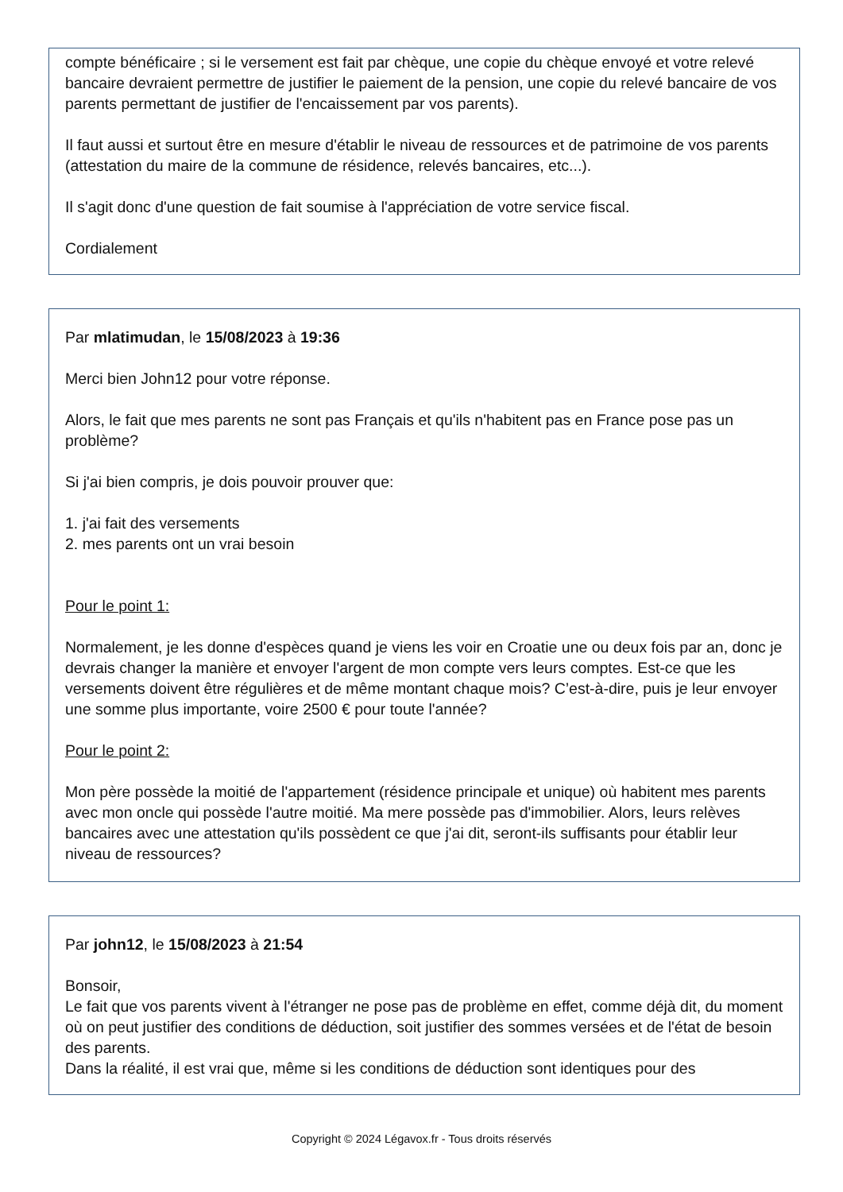compte bénéficaire ; si le versement est fait par chèque, une copie du chèque envoyé et votre relevé bancaire devraient permettre de justifier le paiement de la pension, une copie du relevé bancaire de vos parents permettant de justifier de l'encaissement par vos parents).
Il faut aussi et surtout être en mesure d'établir le niveau de ressources et de patrimoine de vos parents (attestation du maire de la commune de résidence, relevés bancaires, etc...).
Il s'agit donc d'une question de fait soumise à l'appréciation de votre service fiscal.
Cordialement
Par mlatimudan, le 15/08/2023 à 19:36
Merci bien John12 pour votre réponse.
Alors, le fait que mes parents ne sont pas Français et qu'ils n'habitent pas en France pose pas un problème?
Si j'ai bien compris, je dois pouvoir prouver que:
1. j'ai fait des versements
2. mes parents ont un vrai besoin
Pour le point 1:
Normalement, je les donne d'espèces quand je viens les voir en Croatie une ou deux fois par an, donc je devrais changer la manière et envoyer l'argent de mon compte vers leurs comptes. Est-ce que les versements doivent être régulières et de même montant chaque mois? C’est-à-dire, puis je leur envoyer une somme plus importante, voire 2500 € pour toute l'année?
Pour le point 2:
Mon père possède la moitié de l'appartement (résidence principale et unique) où habitent mes parents avec mon oncle qui possède l'autre moitié. Ma mere possède pas d'immobilier. Alors, leurs relèves bancaires avec une attestation qu'ils possèdent ce que j'ai dit, seront-ils suffisants pour établir leur niveau de ressources?
Par john12, le 15/08/2023 à 21:54
Bonsoir,
Le fait que vos parents vivent à l'étranger ne pose pas de problème en effet, comme déjà dit, du moment où on peut justifier des conditions de déduction, soit justifier des sommes versées et de l'état de besoin des parents.
Dans la réalité, il est vrai que, même si les conditions de déduction sont identiques pour des
Copyright © 2024 Légavox.fr - Tous droits réservés